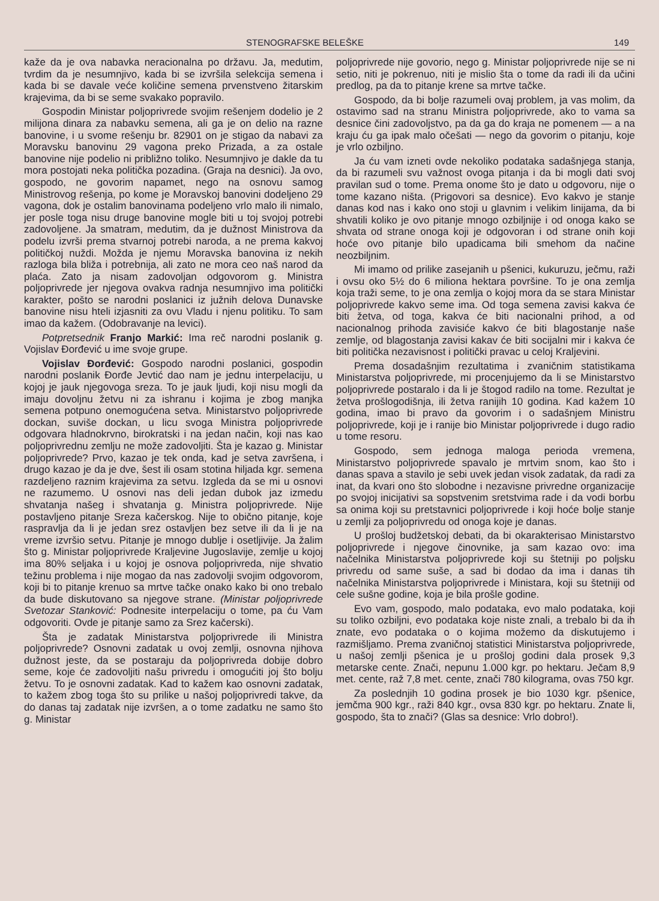STENOGRAFSKE BELEŠKE 149
kaže da je ova nabavka neracionalna po državu. Ja, medutim, tvrdim da je nesumnjivo, kada bi se izvršila selekcija semena i kada bi se davale veće količine semena prvenstveno žitarskim krajevima, da bi se seme svakako popravilo.
Gospodin Ministar poljoprivrede svojim rešenjem dodelio je 2 milijona dinara za nabavku semena, ali ga je on delio na razne banovine, i u svome rešenju br. 82901 on je stigao da nabavi za Moravsku banovinu 29 vagona preko Prizada, a za ostale banovine nije podelio ni približno toliko. Nesumnjivo je dakle da tu mora postojati neka politička pozadina. (Graja na desnici). Ja ovo, gospodo, ne govorim napamet, nego na osnovu samog Ministrovog rešenja, po kome je Moravskoj banovini dodeljeno 29 vagona, dok je ostalim banovinama podeljeno vrlo malo ili nimalo, jer posle toga nisu druge banovine mogle biti u toj svojoj potrebi zadovoljene. Ja smatram, medutim, da je dužnost Ministrova da podelu izvrši prema stvarnoj potrebi naroda, a ne prema kakvoj političkoj nuždi. Možda je njemu Moravska banovina iz nekih razloga bila bliža i potrebnija, ali zato ne mora ceo naš narod da plaća. Zato ja nisam zadovoljan odgovorom g. Ministra poljoprivrede jer njegova ovakva radnja nesumnjivo ima politički karakter, pošto se narodni poslanici iz južnih delova Dunavske banovine nisu hteli izjasniti za ovu Vladu i njenu politiku. To sam imao da kažem. (Odobravanje na levici).
Potpretsednik Franjo Markić: Ima reč narodni poslanik g. Vojislav Đorđević u ime svoje grupe.
Vojislav Đorđević: Gospodo narodni poslanici, gospodin narodni poslanik Đorđe Jevtić dao nam je jednu interpelaciju, u kojoj je jauk njegovoga sreza. To je jauk ljudi, koji nisu mogli da imaju dovoljnu žetvu ni za ishranu i kojima je zbog manjka semena potpuno onemogućena setva. Ministarstvo poljoprivrede dockan, suviše dockan, u licu svoga Ministra poljoprivrede odgovara hladnokrvno, birokratski i na jedan način, koji nas kao poljoprivrednu zemlju ne može zadovoljiti. Šta je kazao g. Ministar poljoprivrede? Prvo, kazao je tek onda, kad je setva završena, i drugo kazao je da je dve, šest ili osam stotina hiljada kgr. semena razdeljeno raznim krajevima za setvu. Izgleda da se mi u osnovi ne razumemo. U osnovi nas deli jedan dubok jaz izmedu shvatanja našeg i shvatanja g. Ministra poljoprivrede. Nije postavljeno pitanje Sreza kačerskog. Nije to obično pitanje, koje raspravlja da li je jedan srez ostavljen bez setve ili da li je na vreme izvršio setvu. Pitanje je mnogo dublje i osetljivije. Ja žalim što g. Ministar poljoprivrede Kraljevine Jugoslavije, zemlje u kojoj ima 80% seljaka i u kojoj je osnova poljoprivreda, nije shvatio težinu problema i nije mogao da nas zadovolji svojim odgovorom, koji bi to pitanje krenuo sa mrtve tačke onako kako bi ono trebalo da bude diskutovano sa njegove strane. (Ministar poljoprivrede Svetozar Stanković: Podnesite interpelaciju o tome, pa ću Vam odgovoriti. Ovde je pitanje samo za Srez kačerski).
Šta je zadatak Ministarstva poljoprivrede ili Ministra poljoprivrede? Osnovni zadatak u ovoj zemlji, osnovna njihova dužnost jeste, da se postaraju da poljoprivreda dobije dobro seme, koje će zadovoljiti našu privredu i omogućiti joj što bolju žetvu. To je osnovni zadatak. Kad to kažem kao osnovni zadatak, to kažem zbog toga što su prilike u našoj poljoprivredi takve, da do danas taj zadatak nije izvršen, a o tome zadatku ne samo što g. Ministar
poljoprivrede nije govorio, nego g. Ministar poljoprivrede nije se ni setio, niti je pokrenuo, niti je mislio šta o tome da radi ili da učini predlog, pa da to pitanje krene sa mrtve tačke.
Gospodo, da bi bolje razumeli ovaj problem, ja vas molim, da ostavimo sad na stranu Ministra poljoprivrede, ako to vama sa desnice čini zadovoljstvo, pa da ga do kraja ne pomenem — a na kraju ću ga ipak malo očešati — nego da govorim o pitanju, koje je vrlo ozbiljno.
Ja ću vam izneti ovde nekoliko podataka sadašnjega stanja, da bi razumeli svu važnost ovoga pitanja i da bi mogli dati svoj pravilan sud o tome. Prema onome što je dato u odgovoru, nije o tome kazano ništa. (Prigovori sa desnice). Evo kakvo je stanje danas kod nas i kako ono stoji u glavnim i velikim linijama, da bi shvatili koliko je ovo pitanje mnogo ozbiljnije i od onoga kako se shvata od strane onoga koji je odgovoran i od strane onih koji hoće ovo pitanje bilo upadicama bili smehom da načine neozbiljnim.
Mi imamo od prilike zasejanih u pšenici, kukuruzu, ječmu, raži i ovsu oko 5½ do 6 miliona hektara površine. To je ona zemlja koja traži seme, to je ona zemlja o kojoj mora da se stara Ministar poljoprivrede kakvo seme ima. Od toga semena zavisi kakva će biti žetva, od toga, kakva će biti nacionalni prihod, a od nacionalnog prihoda zavisiće kakvo će biti blagostanje naše zemlje, od blagostanja zavisi kakav će biti socijalni mir i kakva će biti politička nezavisnost i politički pravac u celoj Kraljevini.
Prema dosadašnjim rezultatima i zvaničnim statistikama Ministarstva poljoprivrede, mi procenjujemo da li se Ministarstvo poljoprivrede postaralo i da li je štogod radilo na tome. Rezultat je žetva prošlogodišnja, ili žetva ranijih 10 godina. Kad kažem 10 godina, imao bi pravo da govorim i o sadašnjem Ministru poljoprivrede, koji je i ranije bio Ministar poljoprivrede i dugo radio u tome resoru.
Gospodo, sem jednoga maloga perioda vremena, Ministarstvo poljoprivrede spavalo je mrtvim snom, kao što i danas spava a stavilo je sebi uvek jedan visok zadatak, da radi za inat, da kvari ono što slobodne i nezavisne privredne organizacije po svojoj inicijativi sa sopstvenim sretstvima rade i da vodi borbu sa onima koji su pretstavnici poljoprivrede i koji hoće bolje stanje u zemlji za poljoprivredu od onoga koje je danas.
U prošloj budžetskoj debati, da bi okarakterisao Ministarstvo poljoprivrede i njegove činovnike, ja sam kazao ovo: ima načelnika Ministarstva poljoprivrede koji su štetniji po poljsku privredu od same suše, a sad bi dodao da ima i danas tih načelnika Ministarstva poljoprivrede i Ministara, koji su štetniji od cele sušne godine, koja je bila prošle godine.
Evo vam, gospodo, malo podataka, evo malo podataka, koji su toliko ozbiljni, evo podataka koje niste znali, a trebalo bi da ih znate, evo podataka o o kojima možemo da diskutujemo i razmišljamo. Prema zvaničnoj statistici Ministarstva poljoprivrede, u našoj zemlji pšenica je u prošloj godini dala prosek 9,3 metarske cente. Znači, nepunu 1.000 kgr. po hektaru. Ječam 8,9 met. cente, raž 7,8 met. cente, znači 780 kilograma, ovas 750 kgr.
Za poslednjih 10 godina prosek je bio 1030 kgr. pšenice, jemčma 900 kgr., raži 840 kgr., ovsa 830 kgr. po hektaru. Znate li, gospodo, šta to znači? (Glas sa desnice: Vrlo dobro!).